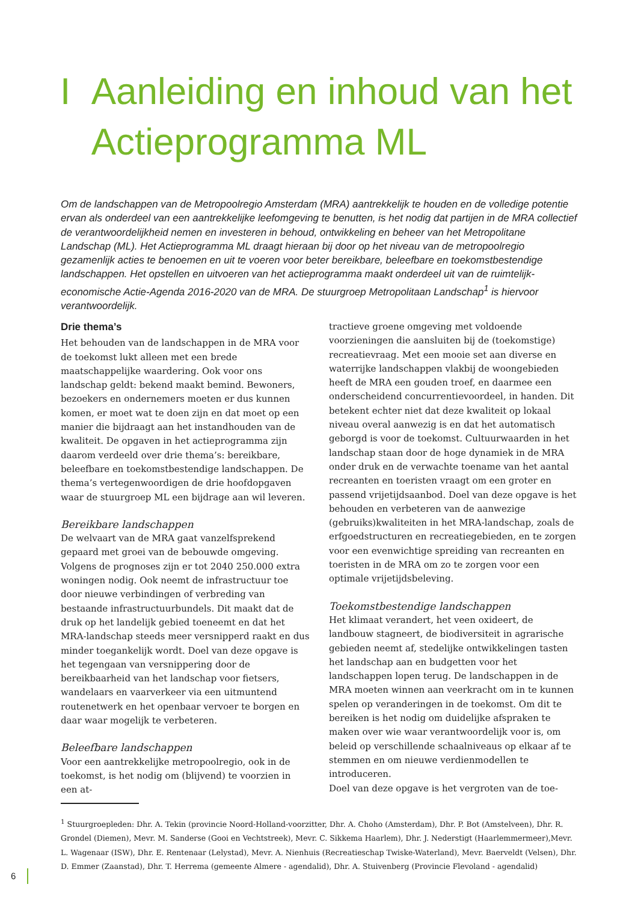I Aanleiding en inhoud van het
Actieprogramma ML
Om de landschappen van de Metropoolregio Amsterdam (MRA) aantrekkelijk te houden en de volledige potentie ervan als onderdeel van een aantrekkelijke leefomgeving te benutten, is het nodig dat partijen in de MRA collectief de verantwoordelijkheid nemen en investeren in behoud, ontwikkeling en beheer van het Metropolitane Landschap (ML). Het Actieprogramma ML draagt hieraan bij door op het niveau van de metropoolregio gezamenlijk acties te benoemen en uit te voeren voor beter bereikbare, beleefbare en toekomstbestendige landschappen. Het opstellen en uitvoeren van het actieprogramma maakt onderdeel uit van de ruimtelijk-economische Actie-Agenda 2016-2020 van de MRA. De stuurgroep Metropolitaan Landschap<sup>1</sup> is hiervoor verantwoordelijk.
Drie thema’s
Het behouden van de landschappen in de MRA voor de toekomst lukt alleen met een brede maatschappelijke waardering. Ook voor ons landschap geldt: bekend maakt bemind. Bewoners, bezoekers en ondernemers moeten er dus kunnen komen, er moet wat te doen zijn en dat moet op een manier die bijdraagt aan het instandhouden van de kwaliteit. De opgaven in het actieprogramma zijn daarom verdeeld over drie thema’s: bereikbare, beleefbare en toekomstbestendige landschappen. De thema’s vertegenwoordigen de drie hoofdopgaven waar de stuurgroep ML een bijdrage aan wil leveren.
Bereikbare landschappen
De welvaart van de MRA gaat vanzelfsprekend gepaard met groei van de bebouwde omgeving. Volgens de prognoses zijn er tot 2040 250.000 extra woningen nodig. Ook neemt de infrastructuur toe door nieuwe verbindingen of verbreding van bestaande infrastructuurbundels. Dit maakt dat de druk op het landelijk gebied toeneemt en dat het MRA-landschap steeds meer versnipperd raakt en dus minder toegankelijk wordt. Doel van deze opgave is het tegengaan van versnippering door de bereikbaarheid van het landschap voor fietsers, wandelaars en vaarverkeer via een uitmuntend routenetwerk en het openbaar vervoer te borgen en daar waar mogelijk te verbeteren.
Beleefbare landschappen
Voor een aantrekkelijke metropoolregio, ook in de toekomst, is het nodig om (blijvend) te voorzien in een at-
tractieve groene omgeving met voldoende voorzieningen die aansluiten bij de (toekomstige) recreatievraag. Met een mooie set aan diverse en waterrijke landschappen vlakbij de woongebieden heeft de MRA een gouden troef, en daarmee een onderscheidend concurrentievoordeel, in handen. Dit betekent echter niet dat deze kwaliteit op lokaal niveau overal aanwezig is en dat het automatisch geborgd is voor de toekomst. Cultuurwaarden in het landschap staan door de hoge dynamiek in de MRA onder druk en de verwachte toename van het aantal recreanten en toeristen vraagt om een groter en passend vrijetijdsaanbod. Doel van deze opgave is het behouden en verbeteren van de aanwezige (gebruiks)kwaliteiten in het MRA-landschap, zoals de erfgoedstructuren en recreatiegebieden, en te zorgen voor een evenwichtige spreiding van recreanten en toeristen in de MRA om zo te zorgen voor een optimale vrijetijdsbeleving.
Toekomstbestendige landschappen
Het klimaat verandert, het veen oxideert, de landbouw stagneert, de biodiversiteit in agrarische gebieden neemt af, stedelijke ontwikkelingen tasten het landschap aan en budgetten voor het landschappen lopen terug. De landschappen in de MRA moeten winnen aan veerkracht om in te kunnen spelen op veranderingen in de toekomst. Om dit te bereiken is het nodig om duidelijke afspraken te maken over wie waar verantwoordelijk voor is, om beleid op verschillende schaalniveaus op elkaar af te stemmen en om nieuwe verdienmodellen te introduceren.
Doel van deze opgave is het vergroten van de toe-
<sup>1</sup> Stuurgroepleden: Dhr. A. Tekin (provincie Noord-Holland-voorzitter, Dhr. A. Choho (Amsterdam), Dhr. P. Bot (Amstelveen), Dhr. R. Grondel (Diemen), Mevr. M. Sanderse (Gooi en Vechtstreek), Mevr. C. Sikkema Haarlem), Dhr. J. Nederstigt (Haarlemmermeer),Mevr. L. Wagenaar (ISW), Dhr. E. Rentenaar (Lelystad), Mevr. A. Nienhuis (Recreatieschap Twiske-Waterland), Mevr. Baerveldt (Velsen), Dhr. D. Emmer (Zaanstad), Dhr. T. Herrema (gemeente Almere - agendalid), Dhr. A. Stuivenberg (Provincie Flevoland - agendalid)
6